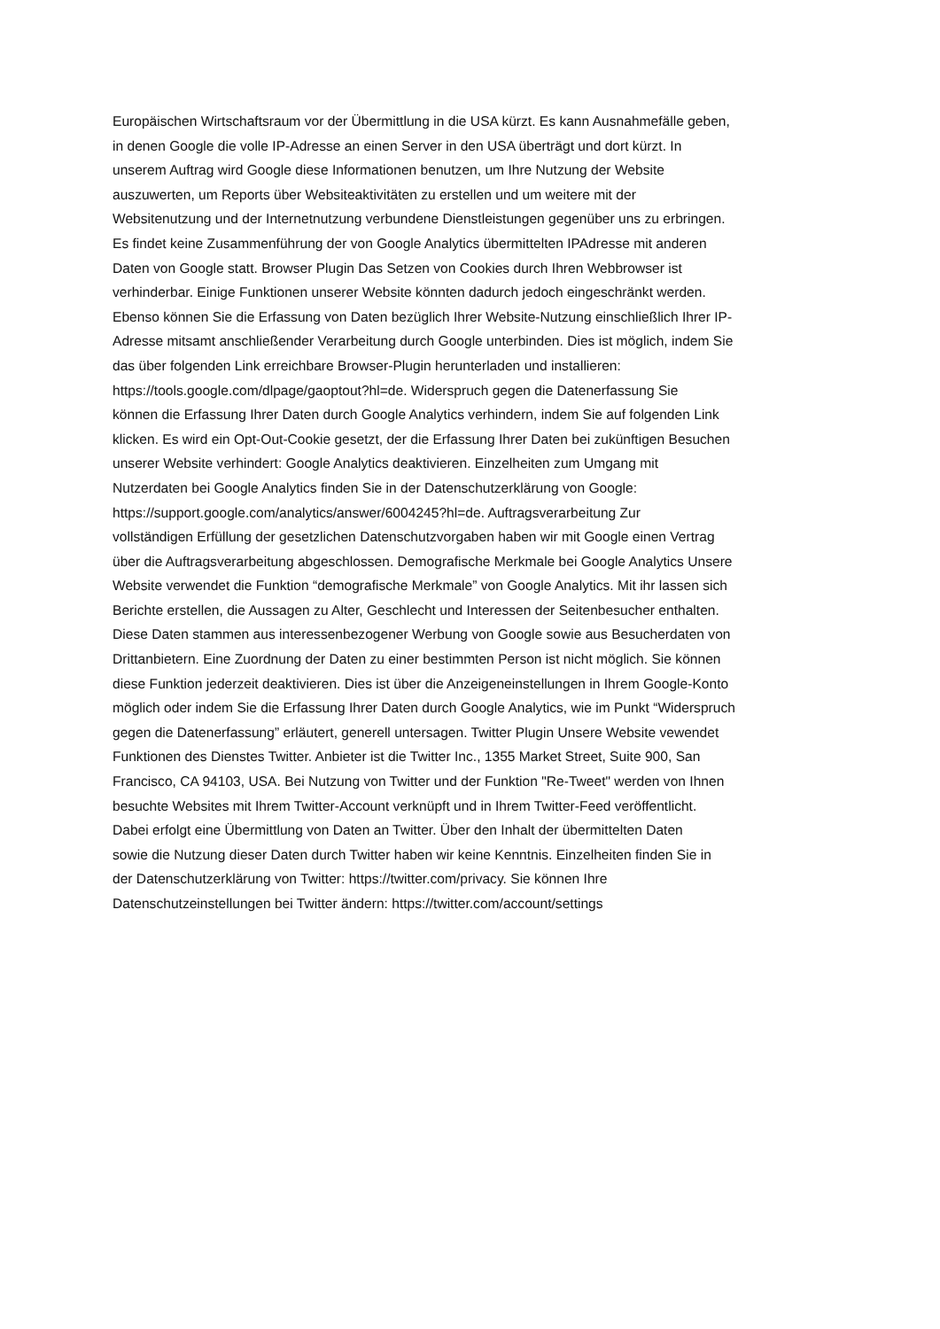Europäischen Wirtschaftsraum vor der Übermittlung in die USA kürzt. Es kann Ausnahmefälle geben,
in denen Google die volle IP-Adresse an einen Server in den USA überträgt und dort kürzt. In
unserem Auftrag wird Google diese Informationen benutzen, um Ihre Nutzung der Website
auszuwerten, um Reports über Websiteaktivitäten zu erstellen und um weitere mit der
Websitenutzung und der Internetnutzung verbundene Dienstleistungen gegenüber uns zu erbringen.
Es findet keine Zusammenführung der von Google Analytics übermittelten IPAdresse mit anderen
Daten von Google statt. Browser Plugin Das Setzen von Cookies durch Ihren Webbrowser ist
verhinderbar. Einige Funktionen unserer Website könnten dadurch jedoch eingeschränkt werden.
Ebenso können Sie die Erfassung von Daten bezüglich Ihrer Website-Nutzung einschließlich Ihrer IP-
Adresse mitsamt anschließender Verarbeitung durch Google unterbinden. Dies ist möglich, indem Sie
das über folgenden Link erreichbare Browser-Plugin herunterladen und installieren:
https://tools.google.com/dlpage/gaoptout?hl=de. Widerspruch gegen die Datenerfassung Sie
können die Erfassung Ihrer Daten durch Google Analytics verhindern, indem Sie auf folgenden Link
klicken. Es wird ein Opt-Out-Cookie gesetzt, der die Erfassung Ihrer Daten bei zukünftigen Besuchen
unserer Website verhindert: Google Analytics deaktivieren. Einzelheiten zum Umgang mit
Nutzerdaten bei Google Analytics finden Sie in der Datenschutzerklärung von Google:
https://support.google.com/analytics/answer/6004245?hl=de. Auftragsverarbeitung Zur
vollständigen Erfüllung der gesetzlichen Datenschutzvorgaben haben wir mit Google einen Vertrag
über die Auftragsverarbeitung abgeschlossen. Demografische Merkmale bei Google Analytics Unsere
Website verwendet die Funktion “demografische Merkmale” von Google Analytics. Mit ihr lassen sich
Berichte erstellen, die Aussagen zu Alter, Geschlecht und Interessen der Seitenbesucher enthalten.
Diese Daten stammen aus interessenbezogener Werbung von Google sowie aus Besucherdaten von
Drittanbietern. Eine Zuordnung der Daten zu einer bestimmten Person ist nicht möglich. Sie können
diese Funktion jederzeit deaktivieren. Dies ist über die Anzeigeneinstellungen in Ihrem Google-Konto
möglich oder indem Sie die Erfassung Ihrer Daten durch Google Analytics, wie im Punkt “Widerspruch
gegen die Datenerfassung” erläutert, generell untersagen. Twitter Plugin Unsere Website vewendet
Funktionen des Dienstes Twitter. Anbieter ist die Twitter Inc., 1355 Market Street, Suite 900, San
Francisco, CA 94103, USA. Bei Nutzung von Twitter und der Funktion "Re-Tweet" werden von Ihnen
besuchte Websites mit Ihrem Twitter-Account verknüpft und in Ihrem Twitter-Feed veröffentlicht.
Dabei erfolgt eine Übermittlung von Daten an Twitter. Über den Inhalt der übermittelten Daten
sowie die Nutzung dieser Daten durch Twitter haben wir keine Kenntnis. Einzelheiten finden Sie in
der Datenschutzerklärung von Twitter: https://twitter.com/privacy. Sie können Ihre
Datenschutzeinstellungen bei Twitter ändern: https://twitter.com/account/settings